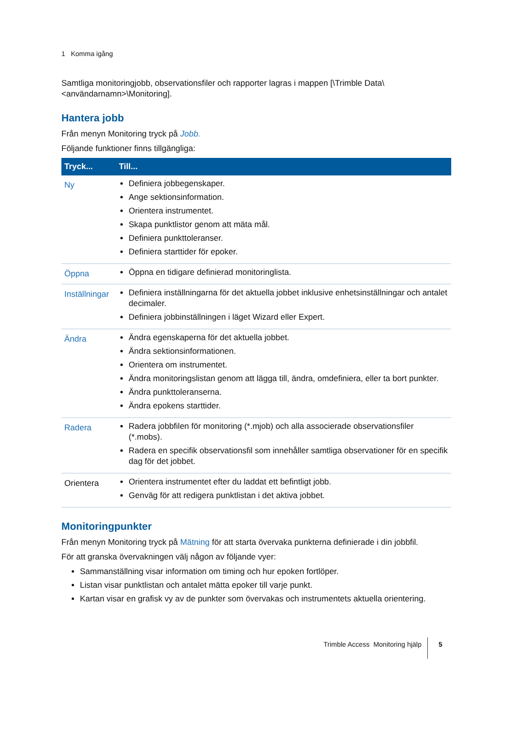1 Komma igång
Samtliga monitoringjobb, observationsfiler och rapporter lagras i mappen [\Trimble Data\<användarnamn>\Monitoring].
Hantera jobb
Från menyn Monitoring tryck på Jobb.
Följande funktioner finns tillgängliga:
| Tryck... | Till... |
| --- | --- |
| Ny | Definiera jobbegenskaper. Ange sektionsinformation. Orientera instrumentet. Skapa punktlistor genom att mäta mål. Definiera punkttoleranser. Definiera starttider för epoker. |
| Öppna | Öppna en tidigare definierad monitoringlista. |
| Inställningar | Definiera inställningarna för det aktuella jobbet inklusive enhetsinställningar och antalet decimaler. Definiera jobbinställningen i läget Wizard eller Expert. |
| Ändra | Ändra egenskaperna för det aktuella jobbet. Ändra sektionsinformationen. Orientera om instrumentet. Ändra monitoringslistan genom att lägga till, ändra, omdefiniera, eller ta bort punkter. Ändra punkttoleranserna. Ändra epokens starttider. |
| Radera | Radera jobbfilen för monitoring (*.mjob) och alla associerade observationsfiler (*.mobs). Radera en specifik observationsfil som innehåller samtliga observationer för en specifik dag för det jobbet. |
| Orientera | Orientera instrumentet efter du laddat ett befintligt jobb. Genväg för att redigera punktlistan i det aktiva jobbet. |
Monitoringpunkter
Från menyn Monitoring tryck på Mätning för att starta övervaka punkterna definierade i din jobbfil.
För att granska övervakningen välj någon av följande vyer:
Sammanställning visar information om timing och hur epoken fortlöper.
Listan visar punktlistan och antalet mätta epoker till varje punkt.
Kartan visar en grafisk vy av de punkter som övervakas och instrumentets aktuella orientering.
Trimble Access Monitoring hjälp 5